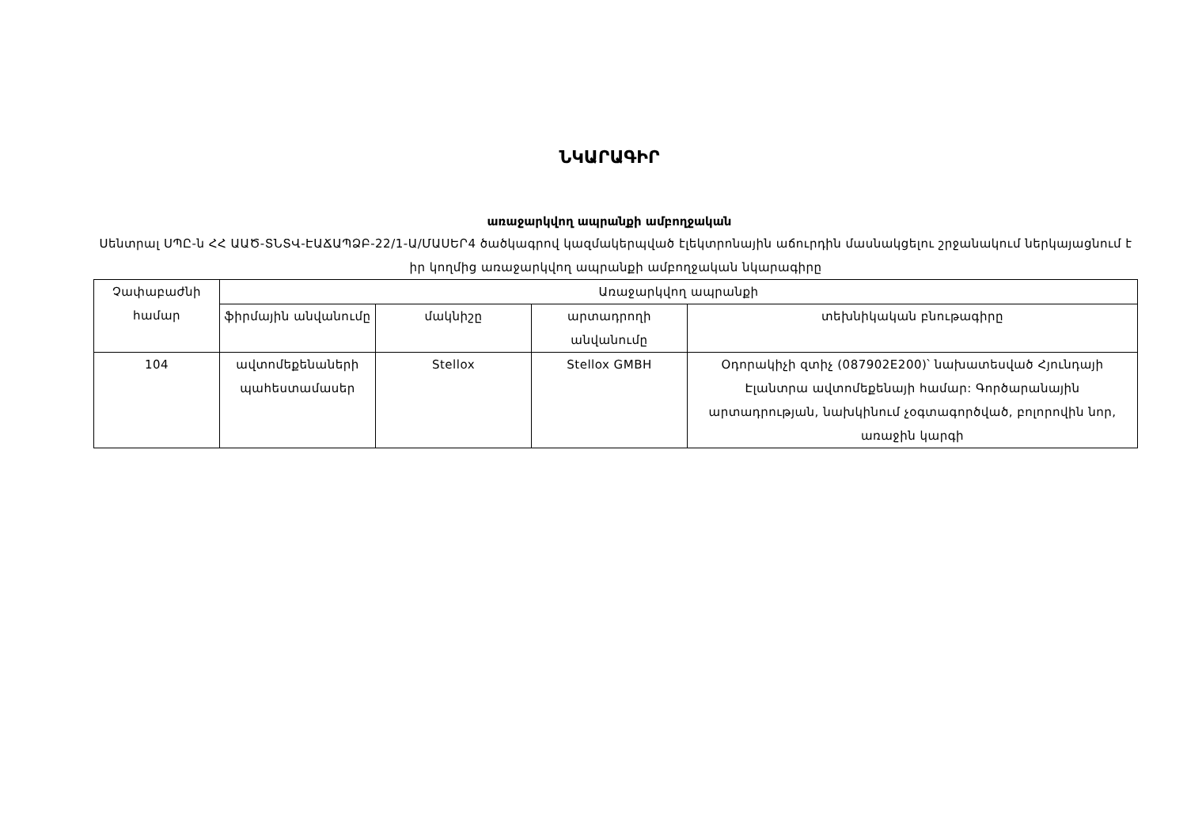ՆԿԱՐԱԳԻՐ
առաջարկվող ապրանքի ամբողջական
Սենտրալ ՍՊԸ-ն ՀՀ ԱԱԾ-ՏՆՏՎ-ԷԱՃԱՊՁԲ-22/1-Ա/ՄԱՍԵՐ4 ծածկագրով կազմակերպված էլեկտրոնային աճուրդին մասնակցելու շրջանակում ներկայացնում է իր կողմից առաջարկվող ապրանքի ամբողջական նկարագիրը
| Չափաբաժնի համար | Առաջարկվող ապրանքի | | | |
| --- | --- | --- | --- | --- |
| | ֆիրմային անվանումը | մակնիշը | արտադրողի անվանումը | տեխնիկական բնութագիրը |
| 104 | ավտոմեքենաների պահեստամասեր | Stellox | Stellox GMBH | Օդորակիչի զտիչ (087902E200)՝ նախատեսված Հյունդայի Էլանտրա ավտոմեքենայի համար: Գործարանային արտադրության, նախկինում չօգտագործված, բոլորովին նոր, առաջին կարգի |